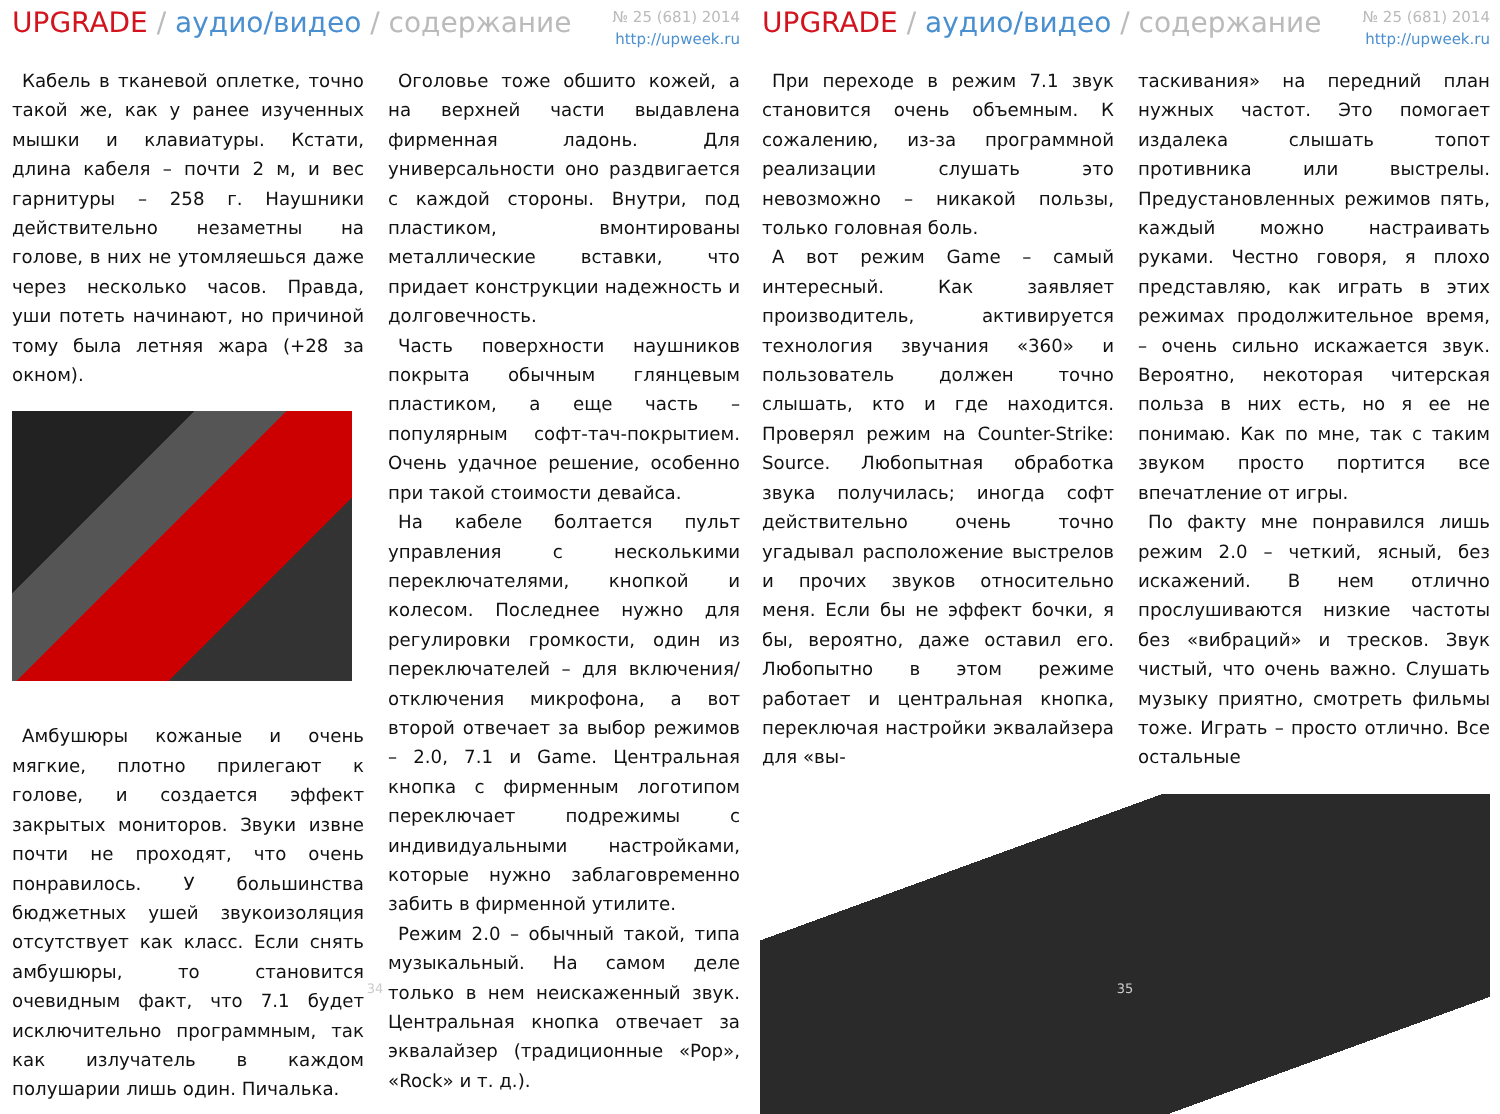UPGRADE / аудио/видео / содержание
№ 25 (681) 2014
http://upweek.ru
Кабель в тканевой оплетке, точно такой же, как у ранее изученных мышки и клавиатуры. Кстати, длина кабеля – почти 2 м, и вес гарнитуры – 258 г. Наушники действительно незаметны на голове, в них не утомляешься даже через несколько часов. Правда, уши потеть начинают, но причиной тому была летняя жара (+28 за окном).
Амбушюры кожаные и очень мягкие, плотно прилегают к голове, и создается эффект закрытых мониторов. Звуки извне почти не проходят, что очень понравилось. У большинства бюджетных ушей звукоизоляция отсутствует как класс. Если снять амбушюры, то становится очевидным факт, что 7.1 будет исключительно программным, так как излучатель в каждом полушарии лишь один. Пичалька.
Оголовье тоже обшито кожей, а на верхней части выдавлена фирменная ладонь. Для универсальности оно раздвигается с каждой стороны. Внутри, под пластиком, вмонтированы металлические вставки, что придает конструкции надежность и долговечность.
Часть поверхности наушников покрыта обычным глянцевым пластиком, а еще часть – популярным софт-тач-покрытием. Очень удачное решение, особенно при такой стоимости девайса.
На кабеле болтается пульт управления с несколькими переключателями, кнопкой и колесом. Последнее нужно для регулировки громкости, один из переключателей – для включения/отключения микрофона, а вот второй отвечает за выбор режимов – 2.0, 7.1 и Game. Центральная кнопка с фирменным логотипом переключает подрежимы с индивидуальными настройками, которые нужно заблаговременно забить в фирменной утилите.
Режим 2.0 – обычный такой, типа музыкальный. На самом деле только в нем неискаженный звук. Центральная кнопка отвечает за эквалайзер (традиционные «Pop», «Rock» и т. д.).
34
UPGRADE / аудио/видео / содержание
№ 25 (681) 2014
http://upweek.ru
При переходе в режим 7.1 звук становится очень объемным. К сожалению, из-за программной реализации слушать это невозможно – никакой пользы, только головная боль.
А вот режим Game – самый интересный. Как заявляет производитель, активируется технология звучания «360» и пользователь должен точно слышать, кто и где находится. Проверял режим на Counter-Strike: Source. Любопытная обработка звука получилась; иногда софт действительно очень точно угадывал расположение выстрелов и прочих звуков относительно меня. Если бы не эффект бочки, я бы, вероятно, даже оставил его. Любопытно в этом режиме работает и центральная кнопка, переключая настройки эквалайзера для «вы-
таскивания» на передний план нужных частот. Это помогает издалека слышать топот противника или выстрелы. Предустановленных режимов пять, каждый можно настраивать руками. Честно говоря, я плохо представляю, как играть в этих режимах продолжительное время, – очень сильно искажается звук. Вероятно, некоторая читерская польза в них есть, но я ее не понимаю. Как по мне, так с таким звуком просто портится все впечатление от игры.
По факту мне понравился лишь режим 2.0 – четкий, ясный, без искажений. В нем отлично прослушиваются низкие частоты без «вибраций» и тресков. Звук чистый, что очень важно. Слушать музыку приятно, смотреть фильмы тоже. Играть – просто отлично. Все остальные
35